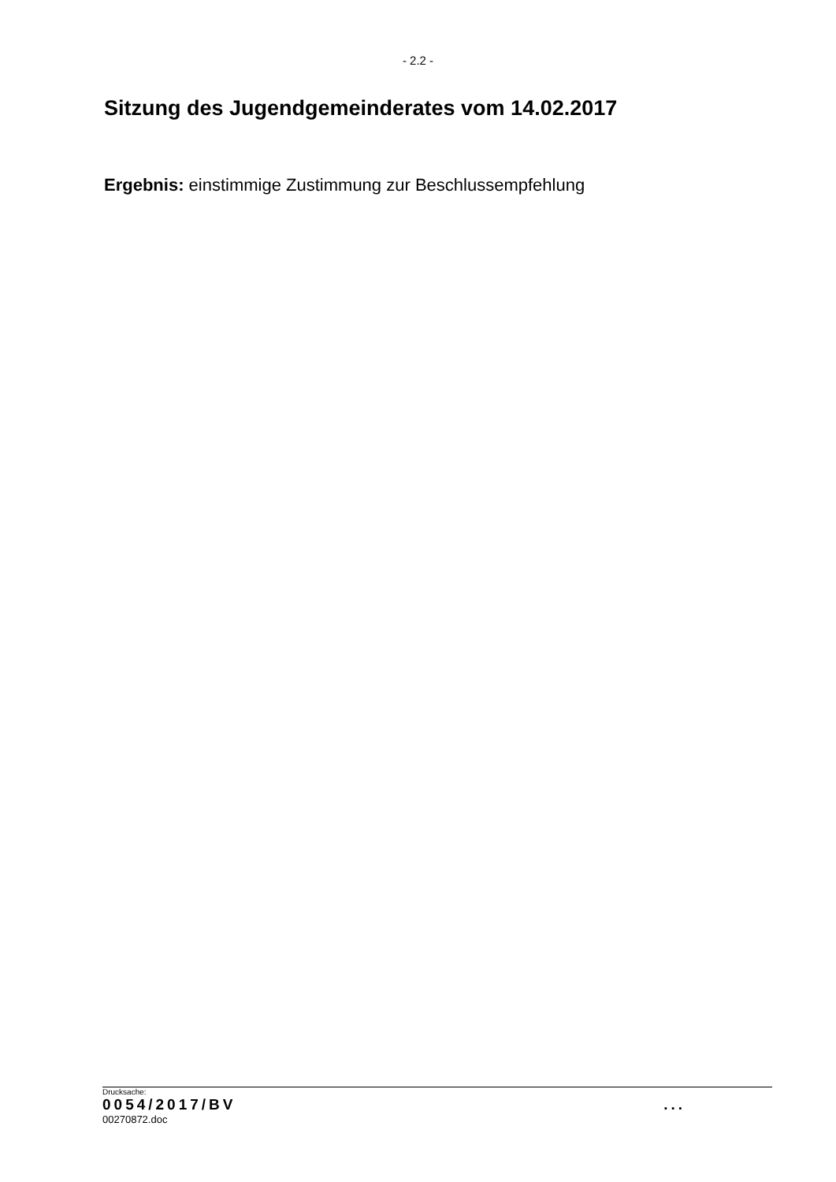- 2.2 -
Sitzung des Jugendgemeinderates vom 14.02.2017
Ergebnis: einstimmige Zustimmung zur Beschlussempfehlung
Drucksache:
0054/2017/BV ...
00270872.doc